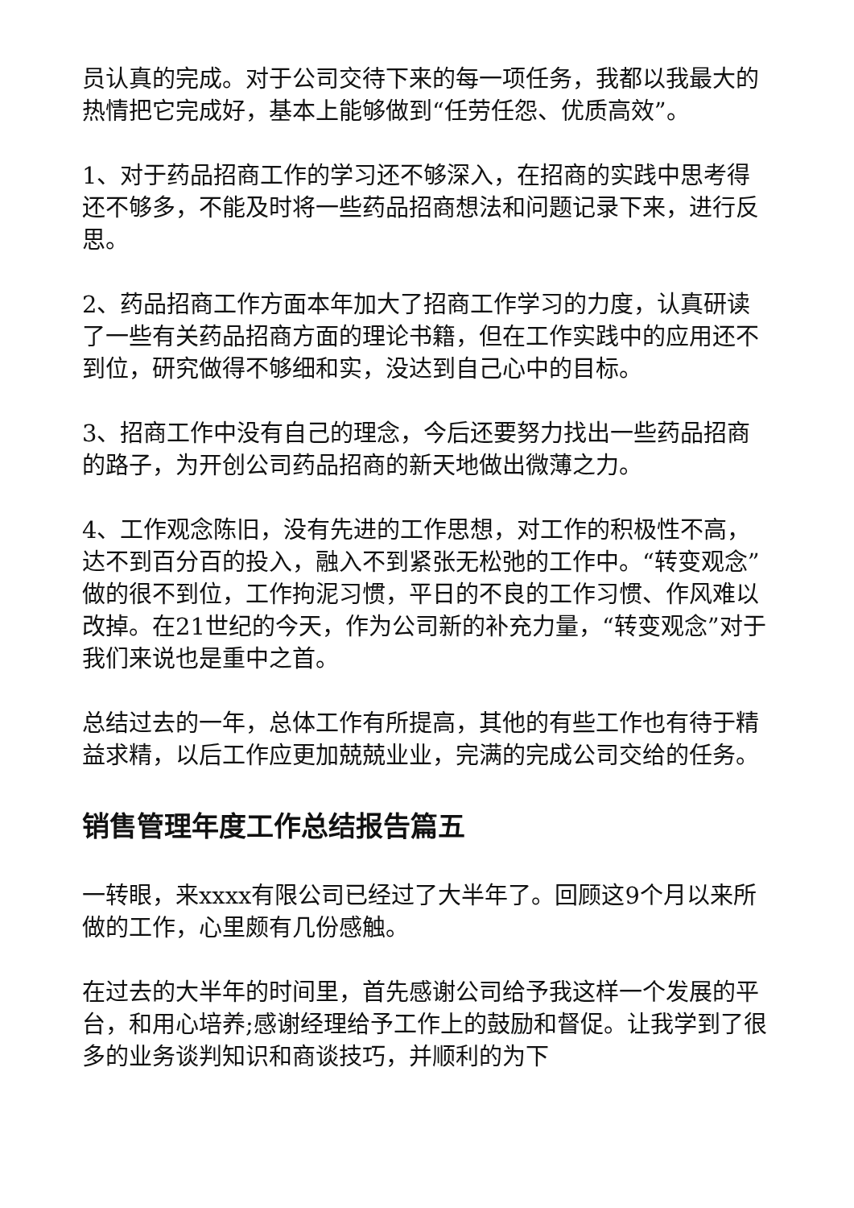员认真的完成。对于公司交待下来的每一项任务，我都以我最大的热情把它完成好，基本上能够做到“任劳任怨、优质高效”。
1、对于药品招商工作的学习还不够深入，在招商的实践中思考得还不够多，不能及时将一些药品招商想法和问题记录下来，进行反思。
2、药品招商工作方面本年加大了招商工作学习的力度，认真研读了一些有关药品招商方面的理论书籍，但在工作实践中的应用还不到位，研究做得不够细和实，没达到自己心中的目标。
3、招商工作中没有自己的理念，今后还要努力找出一些药品招商的路子，为开创公司药品招商的新天地做出微薄之力。
4、工作观念陈旧，没有先进的工作思想，对工作的积极性不高，达不到百分百的投入，融入不到紧张无松弛的工作中。“转变观念”做的很不到位，工作拘泥习惯，平日的不良的工作习惯、作风难以改掉。在21世纪的今天，作为公司新的补充力量，“转变观念”对于我们来说也是重中之首。
总结过去的一年，总体工作有所提高，其他的有些工作也有待于精益求精，以后工作应更加兢兢业业，完满的完成公司交给的任务。
销售管理年度工作总结报告篇五
一转眼，来xxxx有限公司已经过了大半年了。回顾这9个月以来所做的工作，心里颇有几份感触。
在过去的大半年的时间里，首先感谢公司给予我这样一个发展的平台，和用心培养;感谢经理给予工作上的鼓励和督促。让我学到了很多的业务谈判知识和商谈技巧，并顺利的为下